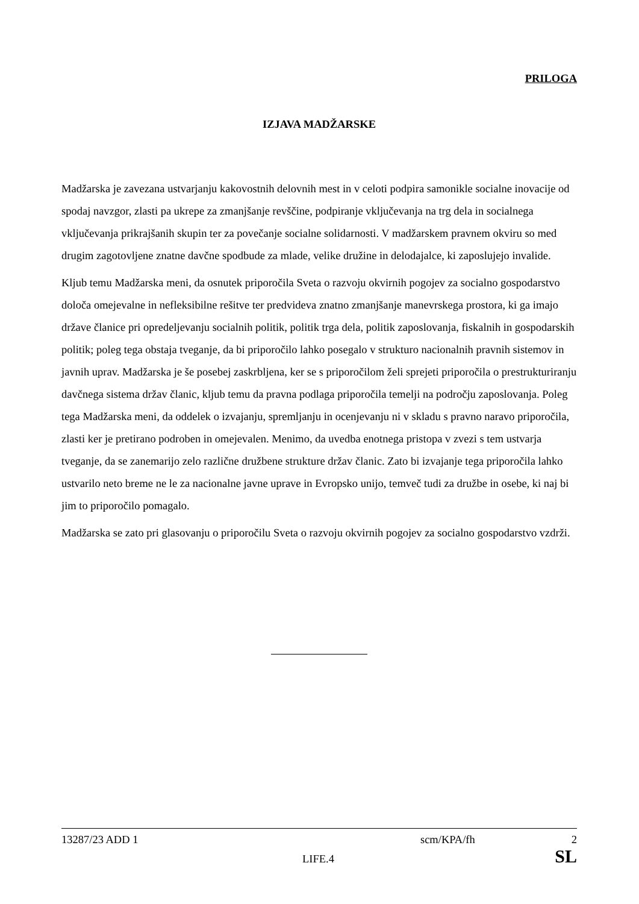PRILOGA
IZJAVA MADŽARSKE
Madžarska je zavezana ustvarjanju kakovostnih delovnih mest in v celoti podpira samonikle socialne inovacije od spodaj navzgor, zlasti pa ukrepe za zmanjšanje revščine, podpiranje vključevanja na trg dela in socialnega vključevanja prikrajšanih skupin ter za povečanje socialne solidarnosti. V madžarskem pravnem okviru so med drugim zagotovljene znatne davčne spodbude za mlade, velike družine in delodajalce, ki zaposlujejo invalide.
Kljub temu Madžarska meni, da osnutek priporočila Sveta o razvoju okvirnih pogojev za socialno gospodarstvo določa omejevalne in nefleksibilne rešitve ter predvideva znatno zmanjšanje manevrskega prostora, ki ga imajo države članice pri opredeljevanju socialnih politik, politik trga dela, politik zaposlovanja, fiskalnih in gospodarskih politik; poleg tega obstaja tveganje, da bi priporočilo lahko posegalo v strukturo nacionalnih pravnih sistemov in javnih uprav. Madžarska je še posebej zaskrbljena, ker se s priporočilom želi sprejeti priporočila o prestrukturiranju davčnega sistema držav članic, kljub temu da pravna podlaga priporočila temelji na področju zaposlovanja. Poleg tega Madžarska meni, da oddelek o izvajanju, spremljanju in ocenjevanju ni v skladu s pravno naravo priporočila, zlasti ker je pretirano podroben in omejevalen. Menimo, da uvedba enotnega pristopa v zvezi s tem ustvarja tveganje, da se zanemarijo zelo različne družbene strukture držav članic. Zato bi izvajanje tega priporočila lahko ustvarilo neto breme ne le za nacionalne javne uprave in Evropsko unijo, temveč tudi za družbe in osebe, ki naj bi jim to priporočilo pomagalo.
Madžarska se zato pri glasovanju o priporočilu Sveta o razvoju okvirnih pogojev za socialno gospodarstvo vzdrži.
13287/23 ADD 1 scm/KPA/fh 2
LIFE.4 SL